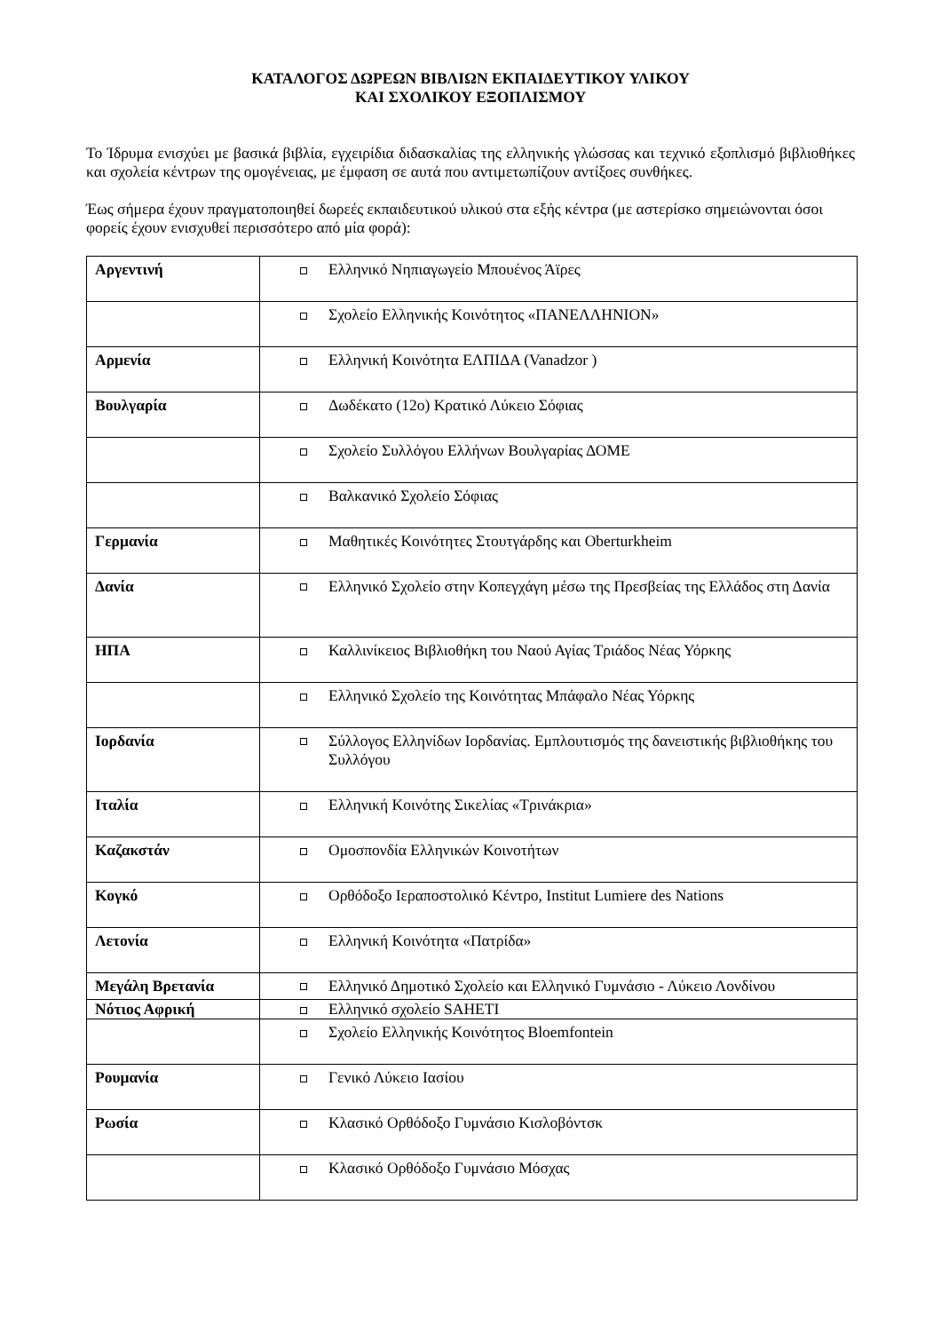ΚΑΤΑΛΟΓΟΣ ΔΩΡΕΩΝ ΒΙΒΛΙΩΝ ΕΚΠΑΙΔΕΥΤΙΚΟΥ ΥΛΙΚΟΥ
ΚΑΙ ΣΧΟΛΙΚΟΥ ΕΞΟΠΛΙΣΜΟΥ
Το Ίδρυμα ενισχύει με βασικά βιβλία, εγχειρίδια διδασκαλίας της ελληνικής γλώσσας και τεχνικό εξοπλισμό βιβλιοθήκες και σχολεία κέντρων της ομογένειας, με έμφαση σε αυτά που αντιμετωπίζουν αντίξοες συνθήκες.
Έως σήμερα έχουν πραγματοποιηθεί δωρεές εκπαιδευτικού υλικού στα εξής κέντρα (με αστερίσκο σημειώνονται όσοι φορείς έχουν ενισχυθεί περισσότερο από μία φορά):
| Αργεντινή | Ελληνικό Νηπιαγωγείο Μπουένος Άϊρες |
| | Σχολείο Ελληνικής Κοινότητος «ΠΑΝΕΛΛΗΝΙΟΝ» |
| Αρμενία | Ελληνική Κοινότητα ΕΛΠΙΔΑ (Vanadzor ) |
| Βουλγαρία | Δωδέκατο (12ο) Κρατικό Λύκειο Σόφιας |
| | Σχολείο Συλλόγου Ελλήνων Βουλγαρίας ΔΟΜΕ |
| | Βαλκανικό Σχολείο Σόφιας |
| Γερμανία | Μαθητικές Κοινότητες Στουτγάρδης και Oberturkheim |
| Δανία | Ελληνικό Σχολείο στην Κοπεγχάγη μέσω της Πρεσβείας της Ελλάδος στη Δανία |
| ΗΠΑ | Καλλινίκειος Βιβλιοθήκη του Ναού Αγίας Τριάδος Νέας Υόρκης |
| | Ελληνικό Σχολείο της Κοινότητας Μπάφαλο Νέας Υόρκης |
| Ιορδανία | Σύλλογος Ελληνίδων Ιορδανίας. Εμπλουτισμός της δανειστικής βιβλιοθήκης του Συλλόγου |
| Ιταλία | Ελληνική Κοινότης Σικελίας «Τρινάκρια» |
| Καζακστάν | Ομοσπονδία Ελληνικών Κοινοτήτων |
| Κογκό | Ορθόδοξο Ιεραποστολικό Κέντρο, Institut Lumiere des Nations |
| Λετονία | Ελληνική Κοινότητα «Πατρίδα» |
| Μεγάλη Βρετανία | Ελληνικό Δημοτικό Σχολείο και Ελληνικό Γυμνάσιο - Λύκειο Λονδίνου |
| Νότιος Αφρική | Ελληνικό σχολείο SAHETI |
| | Σχολείο Ελληνικής Κοινότητος Bloemfontein |
| Ρουμανία | Γενικό Λύκειο Ιασίου |
| Ρωσία | Κλασικό Ορθόδοξο Γυμνάσιο Κισλοβόντσκ |
| | Κλασικό Ορθόδοξο Γυμνάσιο Μόσχας |